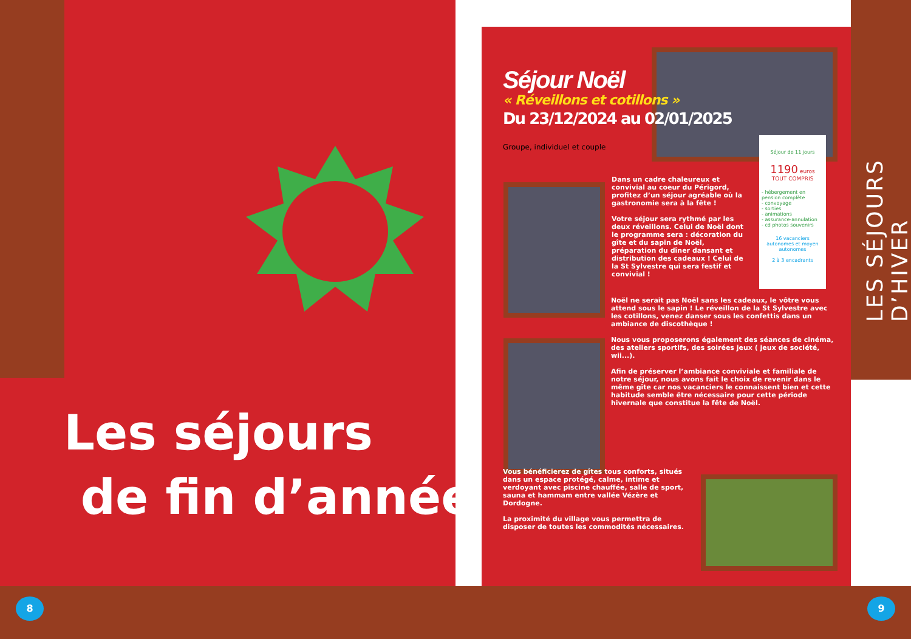Les séjours
de fin d’année
8 9
LES SÉJOURS D’HIVER
Séjour de 11 jours
1190 euros
TOUT COMPRIS
- hébergement en pension complète
- convoyage
- sorties
- animations
- assurance-annulation
- cd photos souvenirs
16 vacanciers autonomes et moyen autonomes
2 à 3 encadrants
Séjour Noël
« Réveillons et cotillons »
Du 23/12/2024 au 02/01/2025
Groupe, individuel et couple
Dans un cadre chaleureux et convivial au coeur du Périgord, profitez d’un séjour agréable où la gastronomie sera à la fête !
Votre séjour sera rythmé par les deux réveillons. Celui de Noël dont le programme sera : décoration du gîte et du sapin de Noël, préparation du dîner dansant et distribution des cadeaux ! Celui de la St Sylvestre qui sera festif et convivial !
Noël ne serait pas Noël sans les cadeaux, le vôtre vous attend sous le sapin ! Le réveillon de la St Sylvestre avec les cotillons, venez danser sous les confettis dans un ambiance de discothèque !
Nous vous proposerons également des séances de cinéma, des ateliers sportifs, des soirées jeux ( jeux de société, wii...).
Afin de préserver l’ambiance conviviale et familiale de notre séjour, nous avons fait le choix de revenir dans le même gîte car nos vacanciers le connaissent bien et cette habitude semble être nécessaire pour cette période hivernale que constitue la fête de Noël.
Vous bénéficierez de gîtes tous conforts, situés dans un espace protégé, calme, intime et verdoyant avec piscine chauffée, salle de sport, sauna et hammam entre vallée Vézère et Dordogne.
La proximité du village vous permettra de disposer de toutes les commodités nécessaires.